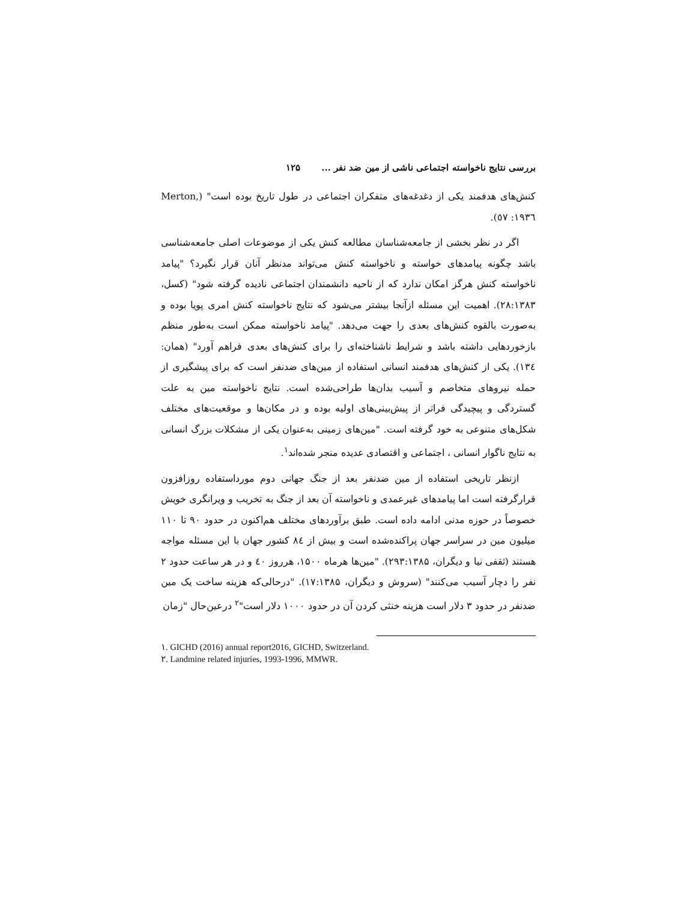بررسی نتایج ناخواسته اجتماعی ناشی از مین ضد نفر ... ۱۲۵
کنش‌های هدفمند یکی از دغدغه‌های متفکران اجتماعی در طول تاریخ بوده است" (Merton, ۱۹۳٦: ٥۷).
اگر در نظر بخشی از جامعه‌شناسان مطالعه کنش یکی از موضوعات اصلی جامعه‌شناسی باشد چگونه پیامدهای خواسته و ناخواسته کنش می‌تواند مدنظر آنان قرار نگیرد؟ "پیامد ناخواسته کنش هرگز امکان ندارد که از ناحیه دانشمندان اجتماعی نادیده گرفته شود" (کسل، ۲۸:۱۳۸۳). اهمیت این مسئله ازآنجا بیشتر می‌شود که نتایج ناخواسته کنش امری پویا بوده و به‌صورت بالقوه کنش‌های بعدی را جهت می‌دهد. "پیامد ناخواسته ممکن است به‌طور منظم بازخوردهایی داشته باشد و شرایط ناشناخته‌ای را برای کنش‌های بعدی فراهم آورد" (همان: ۱۳٤). یکی از کنش‌های هدفمند انسانی استفاده از مین‌های ضدنفر است که برای پیشگیری از حمله نیروهای متخاصم و آسیب بدان‌ها طراحی‌شده است. نتایج ناخواسته مین به علت گستردگی و پیچیدگی فراتر از پیش‌بینی‌های اولیه بوده و در مکان‌ها و موقعیت‌های مختلف شکل‌های متنوعی به خود گرفته است. "مین‌های زمینی به‌عنوان یکی از مشکلات بزرگ انسانی به نتایج ناگوار انسانی ، اجتماعی و اقتصادی عدیده منجر شده‌اند<sup>۱</sup>.
ازنظر تاریخی استفاده از مین ضدنفر بعد از جنگ جهانی دوم مورداستفاده روزافزون قرارگرفته است اما پیامدهای غیرعمدی و ناخواسته آن بعد از جنگ به تخریب و ویرانگری خویش خصوصاً در حوزه مدنی ادامه داده است. طبق برآوردهای مختلف هم‌اکنون در حدود ۹۰ تا ۱۱۰ میلیون مین در سراسر جهان پراکنده‌شده است و بیش از ۸٤ کشور جهان با این مسئله مواجه هستند (ثقفی نیا و دیگران، ۲۹۳:۱۳۸۵). "مین‌ها هرماه ۱۵۰۰، هرروز ٤۰ و در هر ساعت حدود ۲ نفر را دچار آسیب می‌کنند" (سروش و دیگران، ۱۷:۱۳۸۵). "درحالی‌که هزینه ساخت یک مین ضدنفر در حدود ۳ دلار است هزینه خنثی کردن آن در حدود ۱۰۰۰ دلار است"<sup>۲</sup> درعین‌حال "زمان
۱. GICHD (2016) annual report2016, GICHD, Switzerland.
۲. Landmine related injuries, 1993-1996, MMWR.